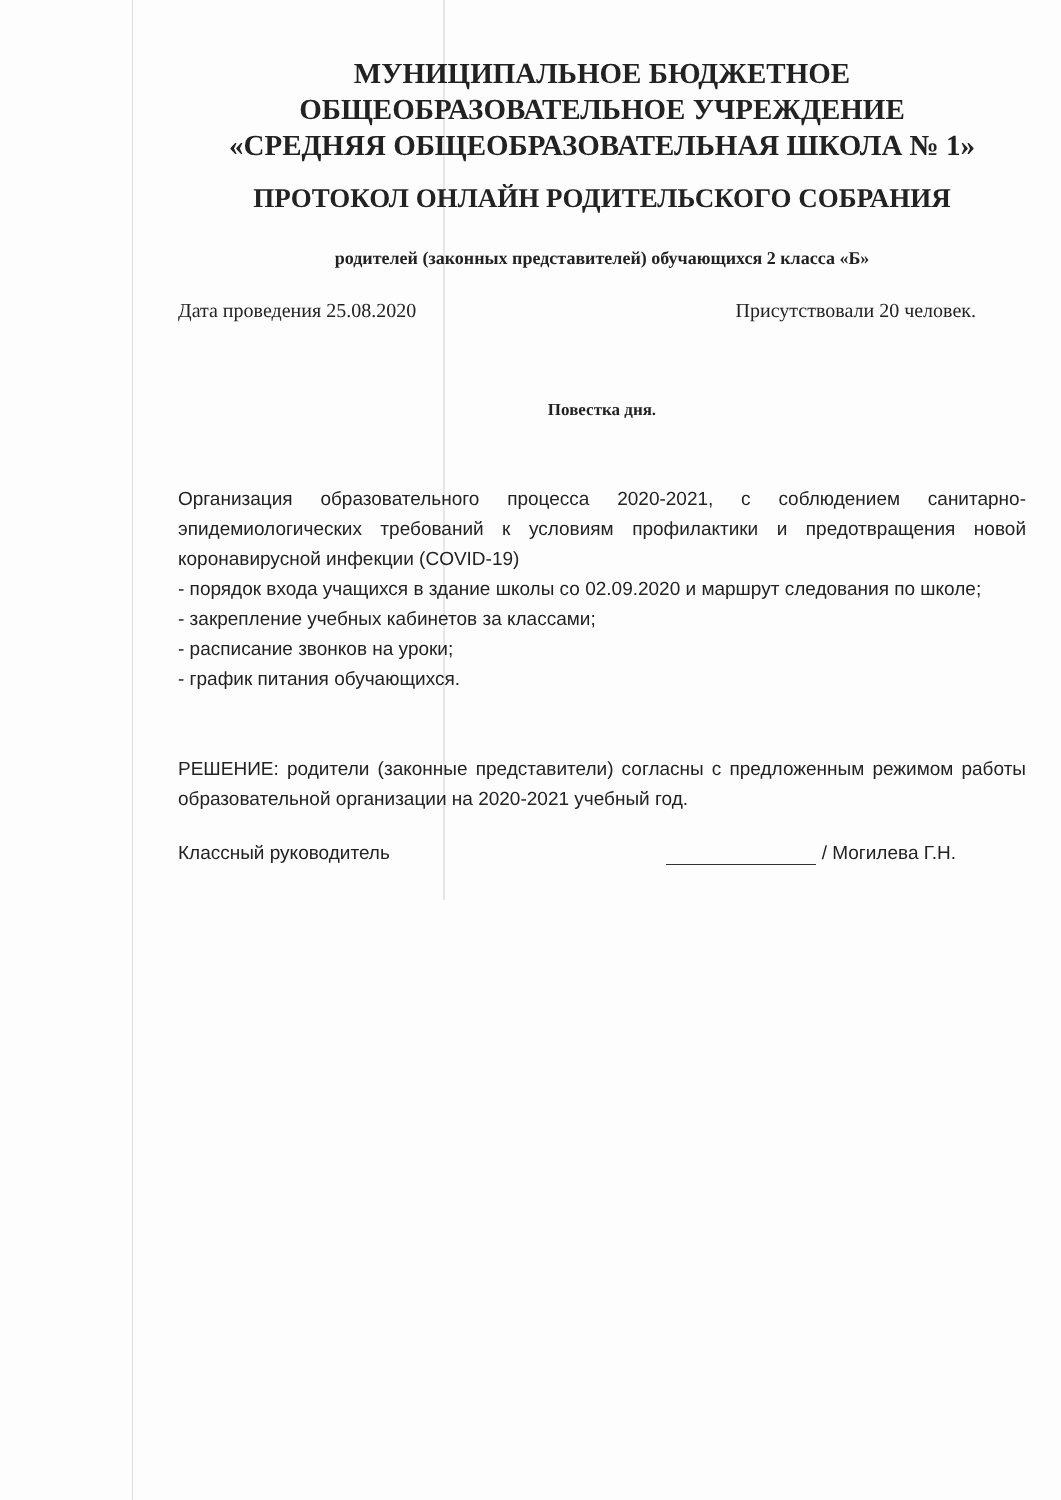МУНИЦИПАЛЬНОЕ БЮДЖЕТНОЕ
ОБЩЕОБРАЗОВАТЕЛЬНОЕ УЧРЕЖДЕНИЕ
«СРЕДНЯЯ ОБЩЕОБРАЗОВАТЕЛЬНАЯ ШКОЛА № 1»
ПРОТОКОЛ ОНЛАЙН РОДИТЕЛЬСКОГО СОБРАНИЯ
родителей (законных представителей) обучающихся 2 класса «Б»
Дата проведения 25.08.2020 Присутствовали 20 человек.
Повестка дня.
Организация образовательного процесса 2020-2021, с соблюдением санитарно-эпидемиологических требований к условиям профилактики и предотвращения новой коронавирусной инфекции (COVID-19)
- порядок входа учащихся в здание школы со 02.09.2020 и маршрут следования по школе;
- закрепление учебных кабинетов за классами;
- расписание звонков на уроки;
- график питания обучающихся.
РЕШЕНИЕ: родители (законные представители) согласны с предложенным режимом работы образовательной организации на 2020-2021 учебный год.
Классный руководитель / Могилева Г.Н.